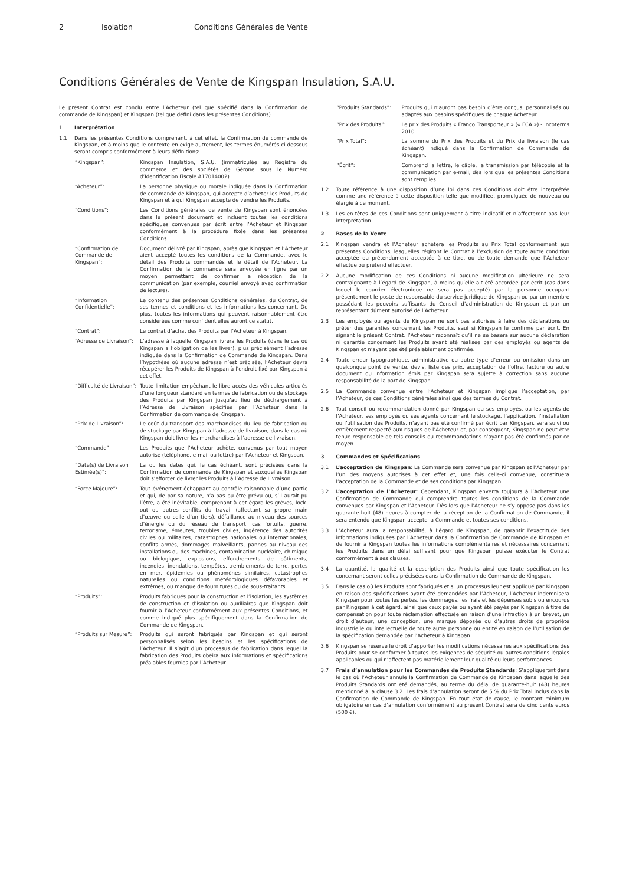2 Isolation Conditions Générales de Vente
Conditions Générales de Vente de Kingspan Insulation, S.A.U.
Le présent Contrat est conclu entre l’Acheteur (tel que spécifié dans la Confirmation de commande de Kingspan) et Kingspan (tel que défini dans les présentes Conditions).
1 Interprétation
1.1 Dans les présentes Conditions comprenant, à cet effet, la Confirmation de commande de Kingspan, et à moins que le contexte en exige autrement, les termes énumérés ci-dessous seront compris conformément à leurs définitions:
“Kingspan”: Kingspan Insulation, S.A.U. (immatriculée au Registre du commerce et des sociétés de Gérone sous le Numéro d’Identification Fiscale A17014002).
“Acheteur”: La personne physique ou morale indiquée dans la Confirmation de commande de Kingspan, qui accepte d’acheter les Produits de Kingspan et à qui Kingspan accepte de vendre les Produits.
“Conditions”: Les Conditions générales de vente de Kingspan sont énoncées dans le présent document et incluent toutes les conditions spécifiques convenues par écrit entre l’Acheteur et Kingspan conformément à la procédure fixée dans les présentes Conditions.
“Confirmation de Commande de Kingspan”: Document délivré par Kingspan, après que Kingspan et l’Acheteur aient accepté toutes les conditions de la Commande, avec le détail des Produits commandés et le détail de l’Acheteur. La Confirmation de la commande sera envoyée en ligne par un moyen permettant de confirmer la réception de la communication (par exemple, courriel envoyé avec confirmation de lecture).
“Information Confidentielle”: Le contenu des présentes Conditions générales, du Contrat, de ses termes et conditions et les informations les concernant. De plus, toutes les informations qui peuvent raisonnablement être considérées comme confidentielles auront ce statut.
“Contrat”: Le contrat d’achat des Produits par l’Acheteur à Kingspan.
“Adresse de Livraison”: L’adresse à laquelle Kingspan livrera les Produits (dans le cas où Kingspan a l’obligation de les livrer), plus précisément l’adresse indiquée dans la Confirmation de Commande de Kingspan. Dans l’hypothèse où aucune adresse n’est précisée, l’Acheteur devra récupérer les Produits de Kingspan à l’endroit fixé par Kingspan à cet effet.
“Difficulté de Livraison”: Toute limitation empêchant le libre accès des véhicules articulés d’une longueur standard en termes de fabrication ou de stockage des Produits par Kingspan jusqu’au lieu de déchargement à l’Adresse de Livraison spécifiée par l’Acheteur dans la Confirmation de commande de Kingspan.
“Prix de Livraison”: Le coût du transport des marchandises du lieu de fabrication ou de stockage par Kingspan à l’adresse de livraison, dans le cas où Kingspan doit livrer les marchandises à l’adresse de livraison.
“Commande”: Les Produits que l’Acheteur achète, convenus par tout moyen autorisé (téléphone, e-mail ou lettre) par l’Acheteur et Kingspan.
“Date(s) de Livraison Estimée(s)”: La ou les dates qui, le cas échéant, sont précisées dans la Confirmation de commande de Kingspan et auxquelles Kingspan doit s’efforcer de livrer les Produits à l’Adresse de Livraison.
“Force Majeure”: Tout événement échappant au contrôle raisonnable d’une partie et qui, de par sa nature, n’a pas pu être prévu ou, s’il aurait pu l’être, a été inévitable, comprenant à cet égard les grèves, lock-out ou autres conflits du travail (affectant sa propre main d’œuvre ou celle d’un tiers), défaillance au niveau des sources d’énergie ou du réseau de transport, cas fortuits, guerre, terrorisme, émeutes, troubles civiles, ingérence des autorités civiles ou militaires, catastrophes nationales ou internationales, conflits armés, dommages malveillants, pannes au niveau des installations ou des machines, contamination nucléaire, chimique ou biologique, explosions, effondrements de bâtiments, incendies, inondations, tempêtes, tremblements de terre, pertes en mer, épidémies ou phénomènes similaires, catastrophes naturelles ou conditions météorologiques défavorables et extrêmes, ou manque de fournitures ou de sous-traitants.
“Produits”: Produits fabriqués pour la construction et l’isolation, les systèmes de construction et d’isolation ou auxiliaires que Kingspan doit fournir à l’Acheteur conformément aux présentes Conditions, et comme indiqué plus spécifiquement dans la Confirmation de Commande de Kingspan.
“Produits sur Mesure”: Produits qui seront fabriqués par Kingspan et qui seront personnalisés selon les besoins et les spécifications de l’Acheteur. Il s’agit d’un processus de fabrication dans lequel la fabrication des Produits obéira aux informations et spécifications préalables fournies par l’Acheteur.
“Produits Standards”: Produits qui n’auront pas besoin d’être conçus, personnalisés ou adaptés aux besoins spécifiques de chaque Acheteur.
“Prix des Produits”: Le prix des Produits « Franco Transporteur » (« FCA ») - Incoterms 2010.
“Prix Total”: La somme du Prix des Produits et du Prix de livraison (le cas échéant) indiqué dans la Confirmation de Commande de Kingspan.
“Écrit”: Comprend la lettre, le câble, la transmission par télécopie et la communication par e-mail, dès lors que les présentes Conditions sont remplies.
1.2 Toute référence à une disposition d’une loi dans ces Conditions doit être interprétée comme une référence à cette disposition telle que modifiée, promulguée de nouveau ou élargie à ce moment.
1.3 Les en-têtes de ces Conditions sont uniquement à titre indicatif et n’affecteront pas leur interprétation.
2 Bases de la Vente
2.1 Kingspan vendra et l’Acheteur achètera les Produits au Prix Total conformément aux présentes Conditions, lesquelles régiront le Contrat à l’exclusion de toute autre condition acceptée ou prétendument acceptée à ce titre, ou de toute demande que l’Acheteur effectue ou prétend effectuer.
2.2 Aucune modification de ces Conditions ni aucune modification ultérieure ne sera contraignante à l’égard de Kingspan, à moins qu’elle ait été accordée par écrit (cas dans lequel le courrier électronique ne sera pas accepté) par la personne occupant présentement le poste de responsable du service juridique de Kingspan ou par un membre possédant les pouvoirs suffisants du Conseil d’administration de Kingspan et par un représentant dûment autorisé de l’Acheteur.
2.3 Les employés ou agents de Kingspan ne sont pas autorisés à faire des déclarations ou prêter des garanties concernant les Produits, sauf si Kingspan le confirme par écrit. En signant le présent Contrat, l’Acheteur reconnaît qu’il ne se basera sur aucune déclaration ni garantie concernant les Produits ayant été réalisée par des employés ou agents de Kingspan et n’ayant pas été préalablement confirmée.
2.4 Toute erreur typographique, administrative ou autre type d’erreur ou omission dans un quelconque point de vente, devis, liste des prix, acceptation de l’offre, facture ou autre document ou information émis par Kingspan sera sujette à correction sans aucune responsabilité de la part de Kingspan.
2.5 La Commande convenue entre l’Acheteur et Kingspan implique l’acceptation, par l’Acheteur, de ces Conditions générales ainsi que des termes du Contrat.
2.6 Tout conseil ou recommandation donné par Kingspan ou ses employés, ou les agents de l’Acheteur, ses employés ou ses agents concernant le stockage, l’application, l’installation ou l’utilisation des Produits, n’ayant pas été confirmé par écrit par Kingspan, sera suivi ou entièrement respecté aux risques de l’Acheteur et, par conséquent, Kingspan ne peut être tenue responsable de tels conseils ou recommandations n’ayant pas été confirmés par ce moyen.
3 Commandes et Spécifications
3.1 L’acceptation de Kingspan: La Commande sera convenue par Kingspan et l’Acheteur par l’un des moyens autorisés à cet effet et, une fois celle-ci convenue, constituera l’acceptation de la Commande et de ses conditions par Kingspan.
3.2 L’acceptation de l’Acheteur: Cependant, Kingspan enverra toujours à l’Acheteur une Confirmation de Commande qui comprendra toutes les conditions de la Commande convenues par Kingspan et l’Acheteur. Dès lors que l’Acheteur ne s’y oppose pas dans les quarante-huit (48) heures à compter de la réception de la Confirmation de Commande, il sera entendu que Kingspan accepte la Commande et toutes ses conditions.
3.3 L’Acheteur aura la responsabilité, à l’égard de Kingspan, de garantir l’exactitude des informations indiquées par l’Acheteur dans la Confirmation de Commande de Kingspan et de fournir à Kingspan toutes les informations complémentaires et nécessaires concernant les Produits dans un délai suffisant pour que Kingspan puisse exécuter le Contrat conformément à ses clauses.
3.4 La quantité, la qualité et la description des Produits ainsi que toute spécification les concernant seront celles précisées dans la Confirmation de Commande de Kingspan.
3.5 Dans le cas où les Produits sont fabriqués et si un processus leur est appliqué par Kingspan en raison des spécifications ayant été demandées par l’Acheteur, l’Acheteur indemnisera Kingspan pour toutes les pertes, les dommages, les frais et les dépenses subis ou encourus par Kingspan à cet égard, ainsi que ceux payés ou ayant été payés par Kingspan à titre de compensation pour toute réclamation effectuée en raison d’une infraction à un brevet, un droit d’auteur, une conception, une marque déposée ou d’autres droits de propriété industrielle ou intellectuelle de toute autre personne ou entité en raison de l’utilisation de la spécification demandée par l’Acheteur à Kingspan.
3.6 Kingspan se réserve le droit d’apporter les modifications nécessaires aux spécifications des Produits pour se conformer à toutes les exigences de sécurité ou autres conditions légales applicables ou qui n’affectent pas matériellement leur qualité ou leurs performances.
3.7 Frais d’annulation pour les Commandes de Produits Standards: S’appliqueront dans le cas où l’Acheteur annule la Confirmation de Commande de Kingspan dans laquelle des Produits Standards ont été demandés, au terme du délai de quarante-huit (48) heures mentionné à la clause 3.2. Les frais d’annulation seront de 5 % du Prix Total inclus dans la Confirmation de Commande de Kingspan. En tout état de cause, le montant minimum obligatoire en cas d’annulation conformément au présent Contrat sera de cinq cents euros (500 €).